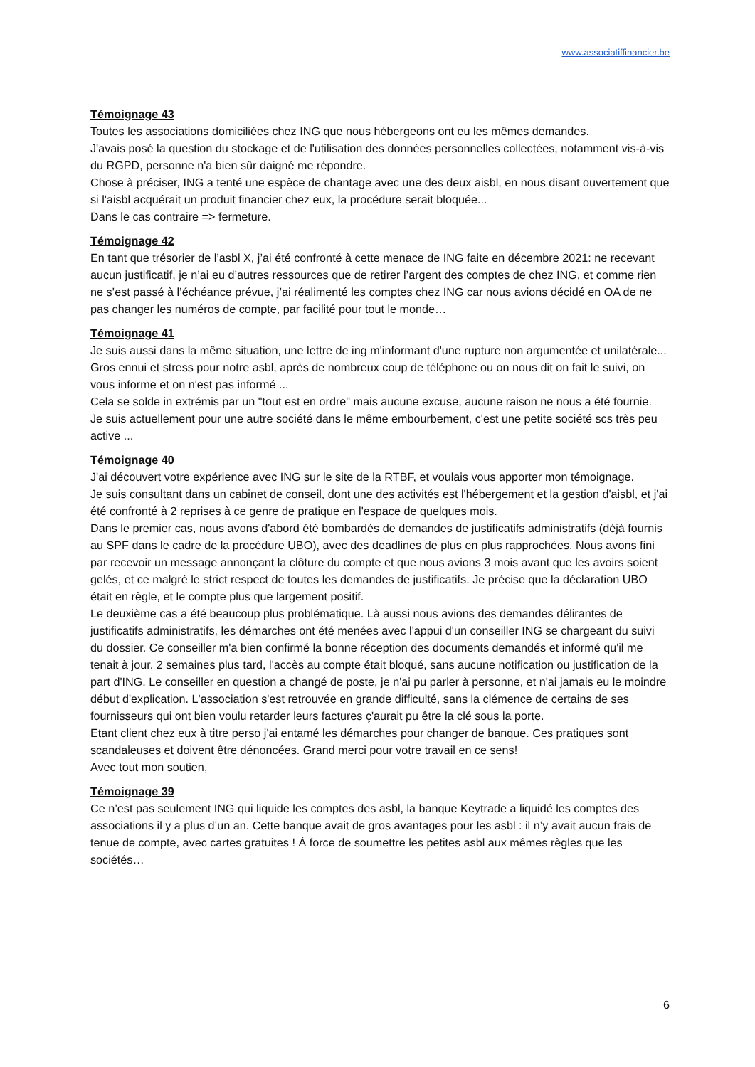www.associatiffinancier.be
Témoignage 43
Toutes les associations domiciliées chez ING que nous hébergeons ont eu les mêmes demandes.
J'avais posé la question du stockage et de l'utilisation des données personnelles collectées, notamment vis-à-vis du RGPD, personne n'a bien sûr daigné me répondre.
Chose à préciser, ING a tenté une espèce de chantage avec une des deux aisbl, en nous disant ouvertement que si l'aisbl acquérait un produit financier chez eux, la procédure serait bloquée...
Dans le cas contraire => fermeture.
Témoignage 42
En tant que trésorier de l’asbl X, j’ai été confronté à cette menace de ING faite en décembre 2021: ne recevant aucun justificatif, je n’ai eu d’autres ressources que de retirer l’argent des comptes de chez ING, et comme rien ne s’est passé à l’échéance prévue, j’ai réalimenté les comptes chez ING car nous avions décidé en OA de ne pas changer les numéros de compte, par facilité pour tout le monde…
Témoignage 41
Je suis aussi dans la même situation, une lettre de ing m'informant d'une rupture non argumentée et unilatérale...
Gros ennui et stress pour notre asbl, après de nombreux coup de téléphone ou on nous dit on fait le suivi, on vous informe et on n'est pas informé ...
Cela se solde in extrémis par un "tout est en ordre" mais aucune excuse, aucune raison ne nous a été fournie.
Je suis actuellement pour une autre société dans le même embourbement, c'est une petite société scs très peu active ...
Témoignage 40
J'ai découvert votre expérience avec ING sur le site de la RTBF, et voulais vous apporter mon témoignage.
Je suis consultant dans un cabinet de conseil, dont une des activités est l'hébergement et la gestion d'aisbl, et j'ai été confronté à 2 reprises à ce genre de pratique en l'espace de quelques mois.
Dans le premier cas, nous avons d'abord été bombardés de demandes de justificatifs administratifs (déjà fournis au SPF dans le cadre de la procédure UBO), avec des deadlines de plus en plus rapprochées. Nous avons fini par recevoir un message annonçant la clôture du compte et que nous avions 3 mois avant que les avoirs soient gelés, et ce malgré le strict respect de toutes les demandes de justificatifs. Je précise que la déclaration UBO était en règle, et le compte plus que largement positif.
Le deuxième cas a été beaucoup plus problématique. Là aussi nous avions des demandes délirantes de justificatifs administratifs, les démarches ont été menées avec l'appui d'un conseiller ING se chargeant du suivi du dossier. Ce conseiller m'a bien confirmé la bonne réception des documents demandés et informé qu'il me tenait à jour. 2 semaines plus tard, l'accès au compte était bloqué, sans aucune notification ou justification de la part d'ING. Le conseiller en question a changé de poste, je n'ai pu parler à personne, et n'ai jamais eu le moindre début d'explication. L'association s'est retrouvée en grande difficulté, sans la clémence de certains de ses fournisseurs qui ont bien voulu retarder leurs factures ç'aurait pu être la clé sous la porte.
Etant client chez eux à titre perso j'ai entamé les démarches pour changer de banque. Ces pratiques sont scandaleuses et doivent être dénoncées. Grand merci pour votre travail en ce sens!
Avec tout mon soutien,
Témoignage 39
Ce n’est pas seulement ING qui liquide les comptes des asbl, la banque Keytrade a liquidé les comptes des associations il y a plus d’un an. Cette banque avait de gros avantages pour les asbl : il n’y avait aucun frais de tenue de compte, avec cartes gratuites ! À force de soumettre les petites asbl aux mêmes règles que les sociétés…
6